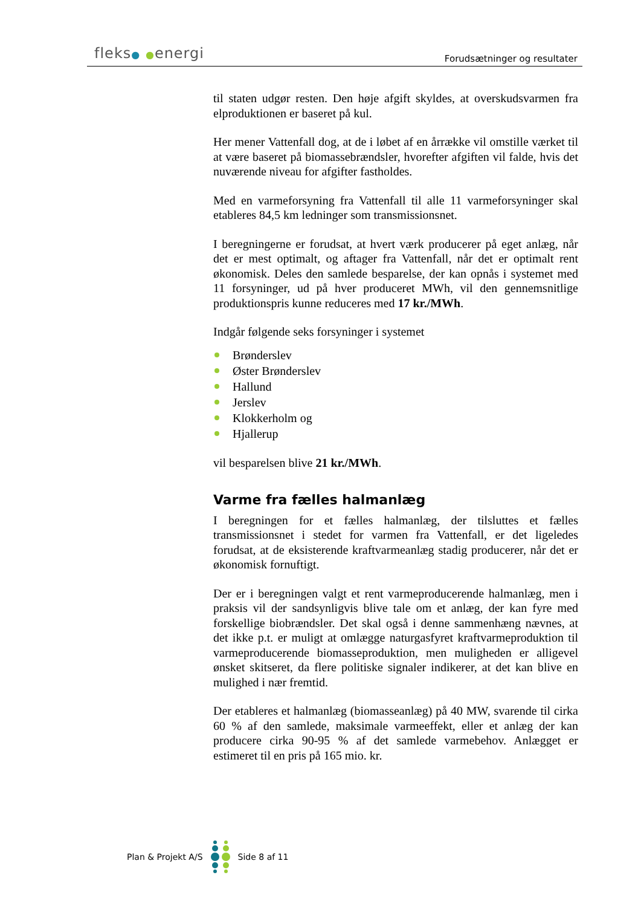fleks● ●energi Forudsætninger og resultater
til staten udgør resten. Den høje afgift skyldes, at overskudsvarmen fra elproduktionen er baseret på kul.
Her mener Vattenfall dog, at de i løbet af en årrække vil omstille værket til at være baseret på biomassebrændsler, hvorefter afgiften vil falde, hvis det nuværende niveau for afgifter fastholdes.
Med en varmeforsyning fra Vattenfall til alle 11 varmeforsyninger skal etableres 84,5 km ledninger som transmissionsnet.
I beregningerne er forudsat, at hvert værk producerer på eget anlæg, når det er mest optimalt, og aftager fra Vattenfall, når det er optimalt rent økonomisk. Deles den samlede besparelse, der kan opnås i systemet med 11 forsyninger, ud på hver produceret MWh, vil den gennemsnitlige produktionspris kunne reduceres med 17 kr./MWh.
Indgår følgende seks forsyninger i systemet
Brønderslev
Øster Brønderslev
Hallund
Jerslev
Klokkerholm og
Hjallerup
vil besparelsen blive 21 kr./MWh.
Varme fra fælles halmanlæg
I beregningen for et fælles halmanlæg, der tilsluttes et fælles transmissionsnet i stedet for varmen fra Vattenfall, er det ligeledes forudsat, at de eksisterende kraftvarmeanlæg stadig producerer, når det er økonomisk fornuftigt.
Der er i beregningen valgt et rent varmeproducerende halmanlæg, men i praksis vil der sandsynligvis blive tale om et anlæg, der kan fyre med forskellige biobrændsler. Det skal også i denne sammenhæng nævnes, at det ikke p.t. er muligt at omlægge naturgasfyret kraftvarmeproduktion til varmeproducerende biomasseproduktion, men muligheden er alligevel ønsket skitseret, da flere politiske signaler indikerer, at det kan blive en mulighed i nær fremtid.
Der etableres et halmanlæg (biomasseanlæg) på 40 MW, svarende til cirka 60 % af den samlede, maksimale varmeeffekt, eller et anlæg der kan producere cirka 90-95 % af det samlede varmebehov. Anlægget er estimeret til en pris på 165 mio. kr.
Plan & Projekt A/S Side 8 af 11